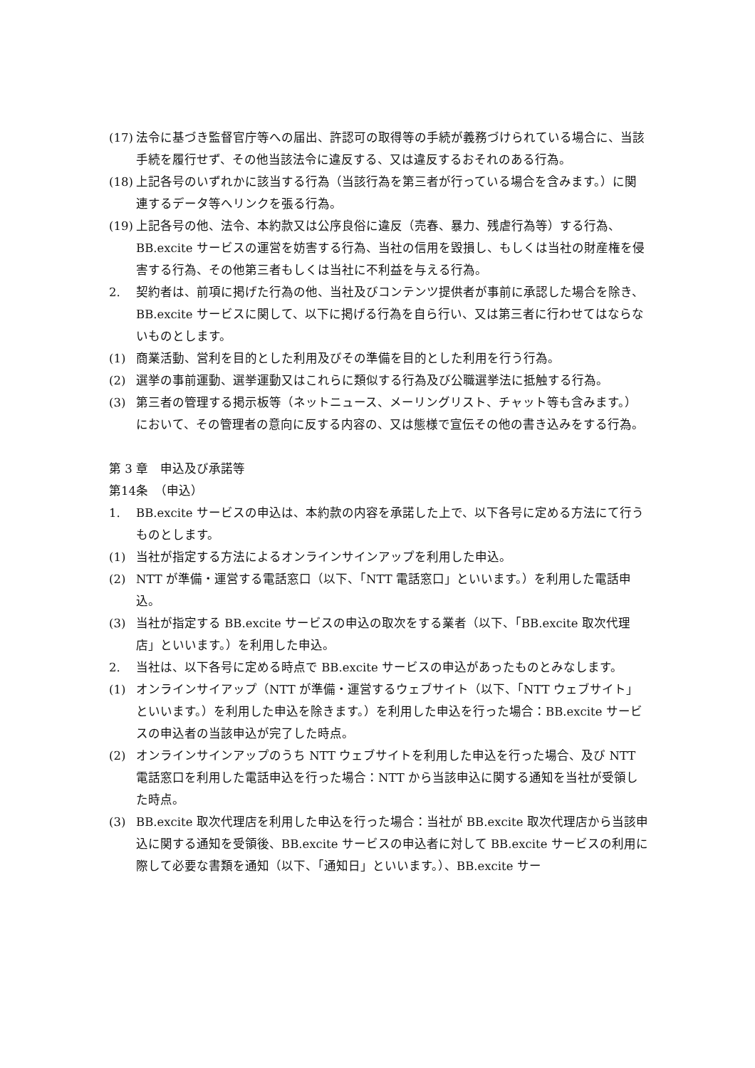(17) 法令に基づき監督官庁等への届出、許認可の取得等の手続が義務づけられている場合に、当該手続を履行せず、その他当該法令に違反する、又は違反するおそれのある行為。
(18) 上記各号のいずれかに該当する行為（当該行為を第三者が行っている場合を含みます。）に関連するデータ等へリンクを張る行為。
(19) 上記各号の他、法令、本約款又は公序良俗に違反（売春、暴力、残虐行為等）する行為、BB.excite サービスの運営を妨害する行為、当社の信用を毀損し、もしくは当社の財産権を侵害する行為、その他第三者もしくは当社に不利益を与える行為。
2. 契約者は、前項に掲げた行為の他、当社及びコンテンツ提供者が事前に承認した場合を除き、BB.excite サービスに関して、以下に掲げる行為を自ら行い、又は第三者に行わせてはならないものとします。
(1) 商業活動、営利を目的とした利用及びその準備を目的とした利用を行う行為。
(2) 選挙の事前運動、選挙運動又はこれらに類似する行為及び公職選挙法に抵触する行為。
(3) 第三者の管理する掲示板等（ネットニュース、メーリングリスト、チャット等も含みます。）において、その管理者の意向に反する内容の、又は態様で宣伝その他の書き込みをする行為。
第 3 章　申込及び承諾等
第14条　（申込）
1. BB.excite サービスの申込は、本約款の内容を承諾した上で、以下各号に定める方法にて行うものとします。
(1) 当社が指定する方法によるオンラインサインアップを利用した申込。
(2) NTT が準備・運営する電話窓口（以下、「NTT 電話窓口」といいます。）を利用した電話申込。
(3) 当社が指定する BB.excite サービスの申込の取次をする業者（以下、「BB.excite 取次代理店」といいます。）を利用した申込。
2. 当社は、以下各号に定める時点で BB.excite サービスの申込があったものとみなします。
(1) オンラインサイアップ（NTT が準備・運営するウェブサイト（以下、「NTT ウェブサイト」といいます。）を利用した申込を除きます。）を利用した申込を行った場合：BB.excite サービスの申込者の当該申込が完了した時点。
(2) オンラインサインアップのうち NTT ウェブサイトを利用した申込を行った場合、及び NTT 電話窓口を利用した電話申込を行った場合：NTT から当該申込に関する通知を当社が受領した時点。
(3) BB.excite 取次代理店を利用した申込を行った場合：当社が BB.excite 取次代理店から当該申込に関する通知を受領後、BB.excite サービスの申込者に対して BB.excite サービスの利用に際して必要な書類を通知（以下、「通知日」といいます。）、BB.excite サー